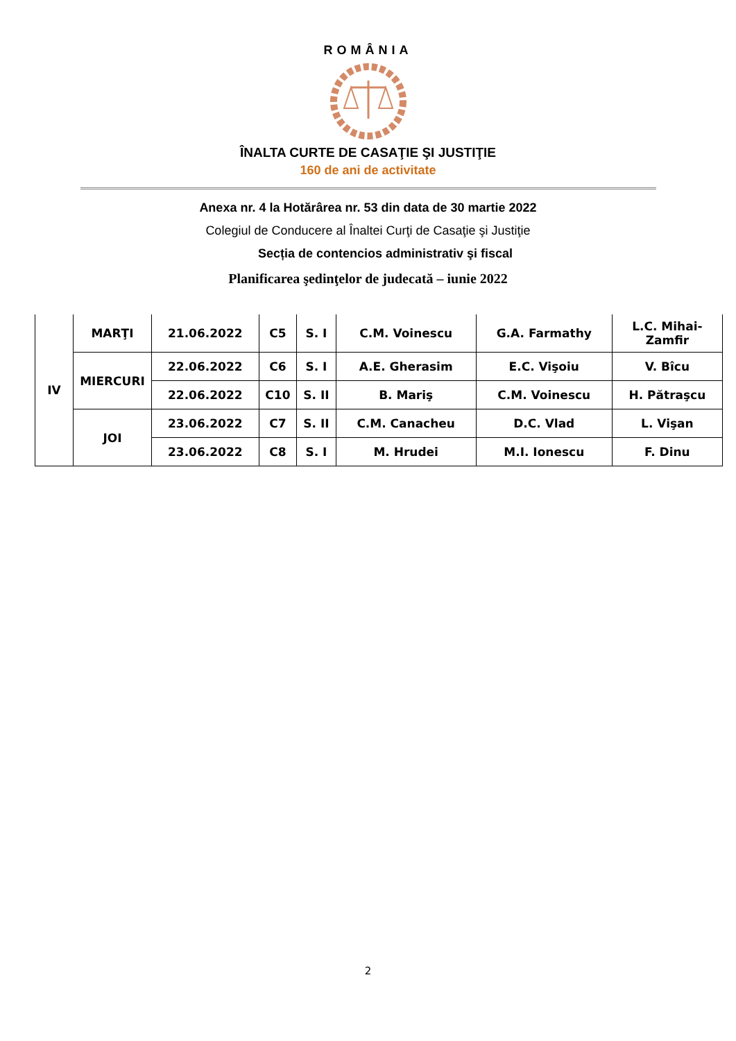ROMÂNIA
ÎNALTA CURTE DE CASAŢIE ŞI JUSTIŢIE
160 de ani de activitate
Anexa nr. 4 la Hotărârea nr. 53 din data de 30 martie 2022
Colegiul de Conducere al Înaltei Curţi de Casaţie şi Justiţie
Secția de contencios administrativ şi fiscal
Planificarea şedinţelor de judecată – iunie 2022
| IV | MARŢI | 21.06.2022 | C5 | S. I | C.M. Voinescu | G.A. Farmathy | L.C. Mihai- Zamfir |
| | MIERCURI | 22.06.2022 | C6 | S. I | A.E. Gherasim | E.C. Vişoiu | V. Bîcu |
| | | 22.06.2022 | C10 | S. II | B. Mariş | C.M. Voinescu | H. Pătraşcu |
| | JOI | 23.06.2022 | C7 | S. II | C.M. Canacheu | D.C. Vlad | L. Vişan |
| | | 23.06.2022 | C8 | S. I | M. Hrudei | M.I. Ionescu | F. Dinu |
2